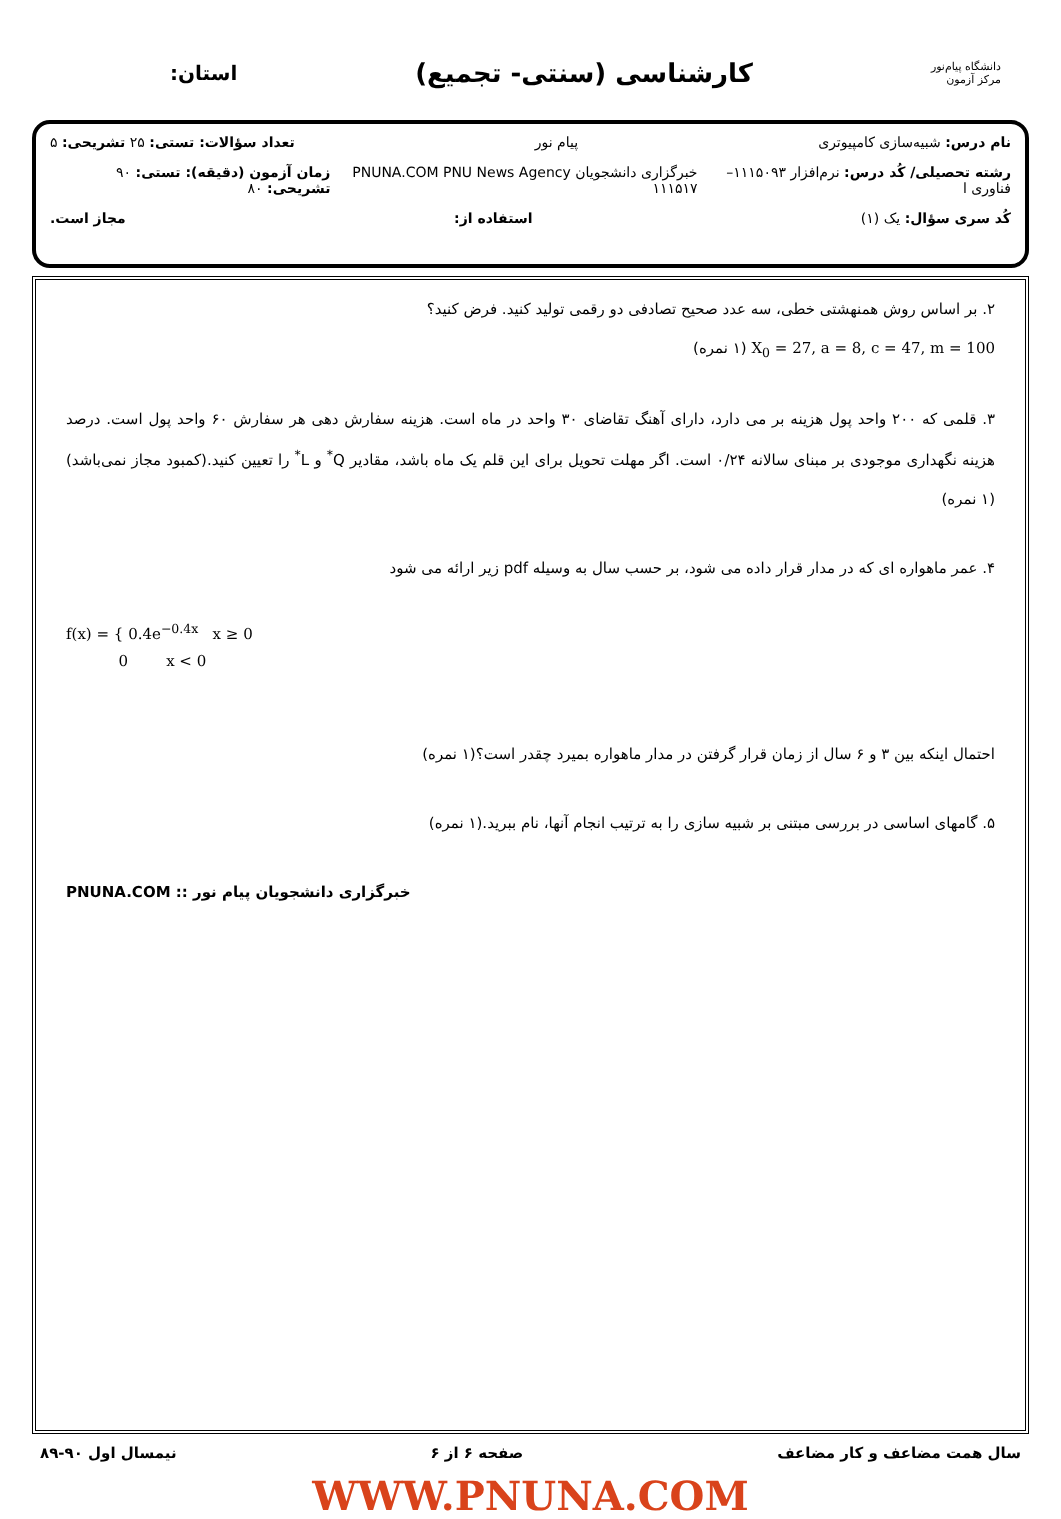دانشگاه پیام‌نور
مرکز آزمون
کارشناسی (سنتی- تجمیع)
استان:
نام درس: شبیه‌سازی کامپیوتری پیام نور تعداد سؤالات: تستی: ۲۵ تشریحی: ۵
رشته تحصیلی/ کُد درس: نرم‌افزار ۱۱۱۵۰۹۳– فناوری ا خبرگزاری دانشجویان PNUNA.COM PNU News Agency ۱۱۱۵۱۷ زمان آزمون (دقیقه): تستی: ۹۰ تشریحی: ۸۰
کُد سری سؤال: یک (۱) استفاده از: مجاز است.
۲. بر اساس روش همنهشتی خطی، سه عدد صحیح تصادفی دو رقمی تولید کنید. فرض کنید؟
X<sub>0</sub> = 27, a = 8, c = 47, m = 100 (۱ نمره)
۳. قلمی که ۲۰۰ واحد پول هزینه بر می دارد، دارای آهنگ تقاضای ۳۰ واحد در ماه است. هزینه سفارش دهی هر سفارش ۶۰ واحد پول است. درصد هزینه نگهداری موجودی بر مبنای سالانه ۰/۲۴ است. اگر مهلت تحویل برای این قلم یک ماه باشد، مقادیر Q<sup>*</sup> و L<sup>*</sup> را تعیین کنید.(کمبود مجاز نمی‌باشد)(۱ نمره)
۴. عمر ماهواره ای که در مدار قرار داده می شود، بر حسب سال به وسیله pdf زیر ارائه می شود
f(x) = { 0.4e<sup>−0.4x</sup> x ≥ 0
0 x < 0
احتمال اینکه بین ۳ و ۶ سال از زمان قرار گرفتن در مدار ماهواره بمیرد چقدر است؟(۱ نمره)
۵. گامهای اساسی در بررسی مبتنی بر شبیه سازی را به ترتیب انجام آنها، نام ببرید.(۱ نمره)
PNUNA.COM :: خبرگزاری دانشجویان پیام نور
سال همت مضاعف و کار مضاعف صفحه ۶ از ۶ نیمسال اول ۹۰-۸۹
WWW.PNUNA.COM